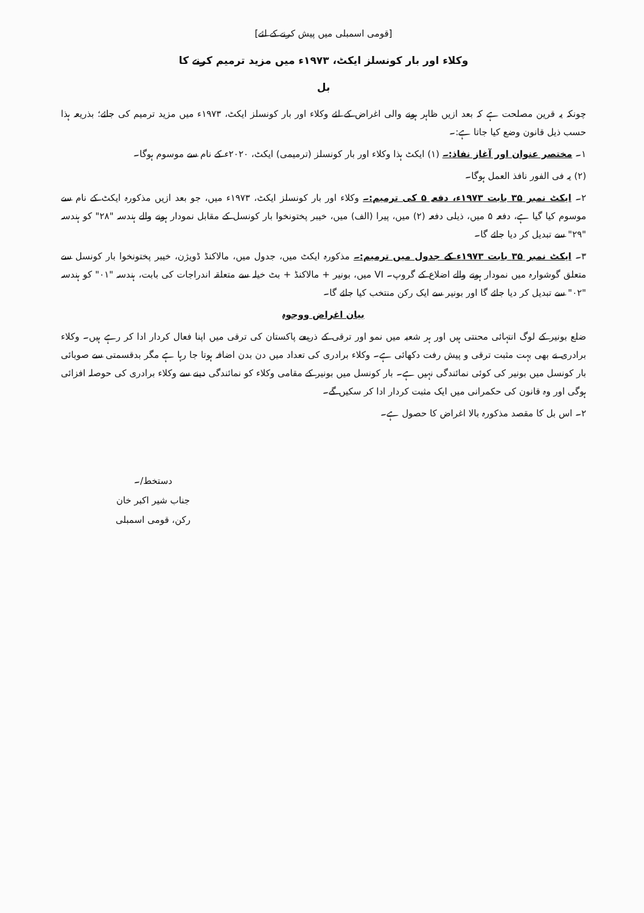[قومی اسمبلی میں پیش کرنے کے لئے]
وکلاء اور بار کونسلز ایکٹ، ۱۹۷۳ء میں مزید ترمیم کرنے کا
بل
چونکہ یہ قرین مصلحت ہے کہ بعد ازیں ظاہر ہونے والی اغراض کے لئے وکلاء اور بار کونسلز ایکٹ، ۱۹۷۳ء میں مزید ترمیم کی جائے؛ بذریعہ ہذا حسب ذیل قانون وضع کیا جاتا ہے:۔
۱۔ مختصر عنوان اور آغاز نفاذ:۔ (۱) ایکٹ ہذا وکلاء اور بار کونسلز (ترمیمی) ایکٹ، ۲۰۲۰ء کے نام سے موسوم ہوگا۔
(۲) یہ فی الفور نافذ العمل ہوگا۔
۲۔ ایکٹ نمبر ۳۵ بابت ۱۹۷۳ء، دفعہ ۵ کی ترمیم:۔ وکلاء اور بار کونسلز ایکٹ، ۱۹۷۳ء میں، جو بعد ازیں مذکورہ ایکٹ کے نام سے موسوم کیا گیا ہے، دفعہ ۵ میں، ذیلی دفعہ (۲) میں، پیرا (الف) میں، خیبر پختونخوا بار کونسل کے مقابل نمودار ہونے والے ہندسہ "۲۸" کو ہندسہ "۲۹" سے تبدیل کر دیا جائے گا۔
۳۔ ایکٹ نمبر ۳۵ بابت ۱۹۷۳ء کے جدول میں ترمیم:۔ مذکورہ ایکٹ میں، جدول میں، مالاکنڈ ڈویژن، خیبر پختونخوا بار کونسل سے متعلق گوشوارہ میں نمودار ہونے والے اضلاع کے گروپ۔ VI میں، بونیر + مالاکنڈ + بٹ خیلہ سے متعلقہ اندراجات کی بابت، ہندسہ "۰۱" کو ہندسہ "۰۲" سے تبدیل کر دیا جائے گا اور بونیر سے ایک رکن منتخب کیا جائے گا۔
بیان اغراض ووجوہ
ضلع بونیر کے لوگ انتہائی محنتی ہیں اور ہر شعبہ میں نمو اور ترقی کے ذریعے پاکستان کی ترقی میں اپنا فعال کردار ادا کر رہے ہیں۔ وکلاء برادری نے بھی بہت مثبت ترقی و پیش رفت دکھائی ہے۔ وکلاء برادری کی تعداد میں دن بدن اضافہ ہوتا جا رہا ہے مگر بدقسمتی سے صوبائی بار کونسل میں بونیر کی کوئی نمائندگی نہیں ہے۔ بار کونسل میں بونیر کے مقامی وکلاء کو نمائندگی دینے سے وکلاء برادری کی حوصلہ افزائی ہوگی اور وہ قانون کی حکمرانی میں ایک مثبت کردار ادا کر سکیں گے۔
۲۔ اس بل کا مقصد مذکورہ بالا اغراض کا حصول ہے۔
دستخط/۔
جناب شیر اکبر خان
رکن، قومی اسمبلی